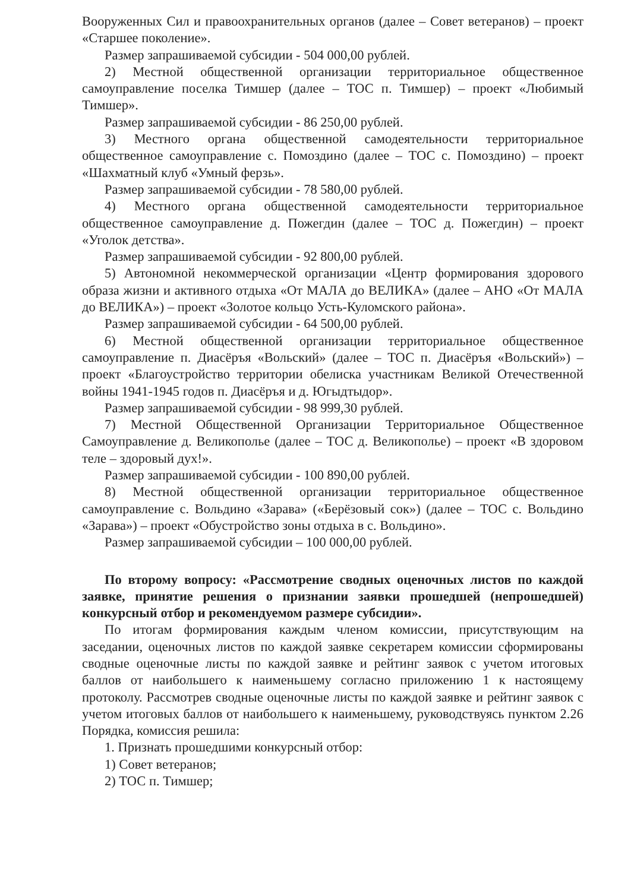Вооруженных Сил и правоохранительных органов (далее – Совет ветеранов) – проект «Старшее поколение».
Размер запрашиваемой субсидии - 504 000,00 рублей.
2) Местной общественной организации территориальное общественное самоуправление поселка Тимшер (далее – ТОС п. Тимшер) – проект «Любимый Тимшер».
Размер запрашиваемой субсидии - 86 250,00 рублей.
3) Местного органа общественной самодеятельности территориальное общественное самоуправление с. Помоздино (далее – ТОС с. Помоздино) – проект «Шахматный клуб «Умный ферзь».
Размер запрашиваемой субсидии - 78 580,00 рублей.
4) Местного органа общественной самодеятельности территориальное общественное самоуправление д. Пожегдин (далее – ТОС д. Пожегдин) – проект «Уголок детства».
Размер запрашиваемой субсидии - 92 800,00 рублей.
5) Автономной некоммерческой организации «Центр формирования здорового образа жизни и активного отдыха «От МАЛА до ВЕЛИКА» (далее – АНО «От МАЛА до ВЕЛИКА») – проект «Золотое кольцо Усть-Куломского района».
Размер запрашиваемой субсидии - 64 500,00 рублей.
6) Местной общественной организации территориальное общественное самоуправление п. Диасёръя «Вольский» (далее – ТОС п. Диасёръя «Вольский») – проект «Благоустройство территории обелиска участникам Великой Отечественной войны 1941-1945 годов п. Диасёръя и д. Югыдтыдор».
Размер запрашиваемой субсидии - 98 999,30 рублей.
7) Местной Общественной Организации Территориальное Общественное Самоуправление д. Великополье (далее – ТОС д. Великополье) – проект «В здоровом теле – здоровый дух!».
Размер запрашиваемой субсидии - 100 890,00 рублей.
8) Местной общественной организации территориальное общественное самоуправление с. Вольдино «Зарава» («Берёзовый сок») (далее – ТОС с. Вольдино «Зарава») – проект «Обустройство зоны отдыха в с. Вольдино».
Размер запрашиваемой субсидии – 100 000,00 рублей.
По второму вопросу: «Рассмотрение сводных оценочных листов по каждой заявке, принятие решения о признании заявки прошедшей (непрошедшей) конкурсный отбор и рекомендуемом размере субсидии».
По итогам формирования каждым членом комиссии, присутствующим на заседании, оценочных листов по каждой заявке секретарем комиссии сформированы сводные оценочные листы по каждой заявке и рейтинг заявок с учетом итоговых баллов от наибольшего к наименьшему согласно приложению 1 к настоящему протоколу. Рассмотрев сводные оценочные листы по каждой заявке и рейтинг заявок с учетом итоговых баллов от наибольшего к наименьшему, руководствуясь пунктом 2.26 Порядка, комиссия решила:
1. Признать прошедшими конкурсный отбор:
1) Совет ветеранов;
2) ТОС п. Тимшер;